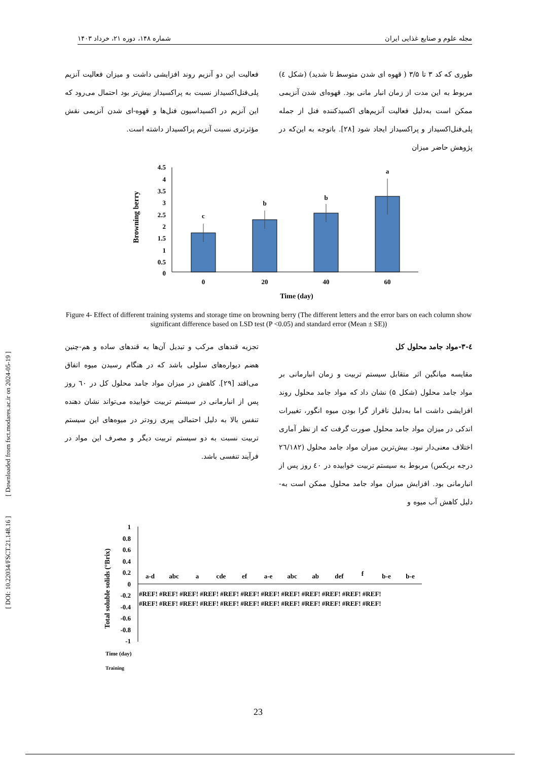مجله علوم و صنایع غذایی ایران شماره ۱۴۸، دوره ۲۱، خرداد ۱۴۰۳
طوری که کد ۳ تا ۳/۵ ( قهوه ای شدن متوسط تا شدید) (شکل ٤) مربوط به این مدت از زمان انبار مانی بود. قهوه‌ای شدن آنزیمی ممکن است به‌دلیل فعالیت آنزیم‌های اکسیدکننده فنل از جمله پلی‌فنل‌اکسیداز و پراکسیداز ایجاد شود [۲۸]. باتوجه به این‌که در پژوهش حاضر میزان
فعالیت این دو آنزیم روند افزایشی داشت و میزان فعالیت آنزیم پلی‌فنل‌اکسیداز نسبت به پراکسیداز بیش‌تر بود احتمال می‌رود که این آنزیم در اکسیداسیون فنل‌ها و قهوه-ای شدن آنزیمی نقش مؤثرتری نسبت آنزیم پراکسیداز داشته است.
Browning berry
4.5
4
3.5
3
2.5
2
1.5
1
0.5
0
c
b
b
a
0
20
40
60
Time (day)
Figure 4- Effect of different training systems and storage time on browning berry (The different letters and the error bars on each column show significant difference based on LSD test (P <0.05) and standard error (Mean ± SE))
٤-۳-مواد جامد محلول کل
مقایسه میانگین اثر متقابل سیستم تربیت و زمان انبارمانی بر مواد جامد محلول (شکل ۵) نشان داد که مواد جامد محلول روند افزایشی داشت اما به‌دلیل نافراز گرا بودن میوه انگور، تغییرات اندکی در میزان مواد جامد محلول صورت گرفت که از نظر آماری اختلاف معنی‌دار نبود. بیش‌ترین میزان مواد جامد محلول (۲٦/۱۸۲ درجه بریکس) مربوط به سیستم تربیت خوابیده در ٤۰ روز پس از انبارمانی بود. افزایش میزان مواد جامد محلول ممکن است به- دلیل کاهش آب میوه و
تجزیه قندهای مرکب و تبدیل آن‌ها به قندهای ساده و هم-چنین هضم دیواره‌های سلولی باشد که در هنگام رسیدن میوه اتفاق می‌افتد [۲۹]. کاهش در میزان مواد جامد محلول کل در ٦۰ روز پس از انبارمانی در سیستم تربیت خوابیده می‌تواند نشان دهنده تنفس بالا به دلیل احتمالی پیری زودتر در میوه‌های این سیستم تربیت نسبت به دو سیستم تربیت دیگر و مصرف این مواد در فرآیند تنفسی باشد.
Total soluble solids (°Brix)
1
0.8
0.6
0.4
0.2
0
-0.2
-0.4
-0.6
-0.8
-1
a-d
abc
a
cde
ef
a-e
abc
ab
def
f
b-e
b-e
#REF! #REF! #REF! #REF! #REF! #REF! #REF! #REF! #REF! #REF! #REF! #REF!
#REF! #REF! #REF! #REF! #REF! #REF! #REF! #REF! #REF! #REF! #REF! #REF!
Time (day)
Training
[ DOI: 10.22034/FSCT.21.148.16 ] [ Downloaded from fsct.modares.ac.ir on 2024-05-19 ]
23